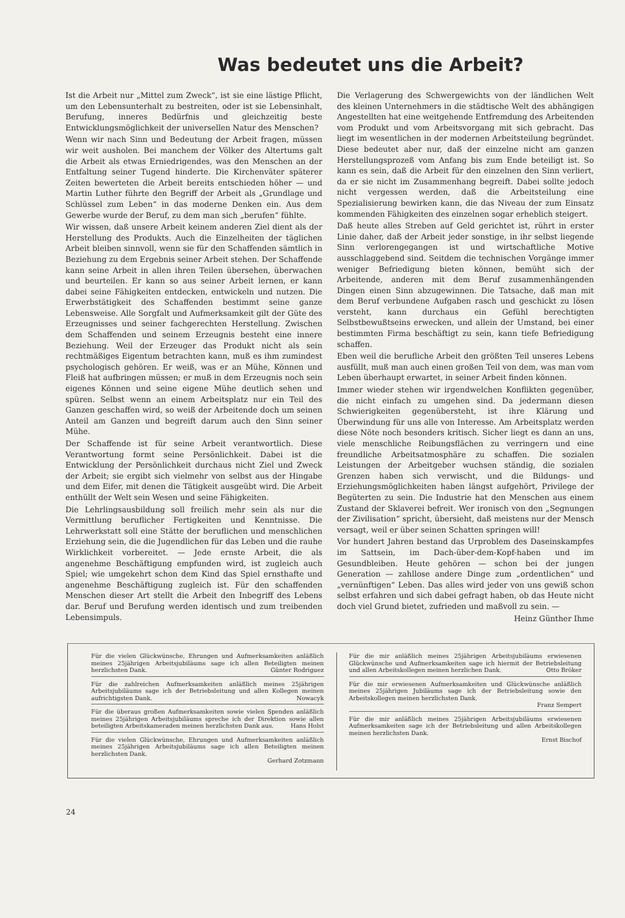Was bedeutet uns die Arbeit?
Ist die Arbeit nur „Mittel zum Zweck“, ist sie eine lästige Pflicht, um den Lebensunterhalt zu bestreiten, oder ist sie Lebensinhalt, Berufung, inneres Bedürfnis und gleichzeitig beste Entwicklungsmöglichkeit der universellen Natur des Menschen?
Wenn wir nach Sinn und Bedeutung der Arbeit fragen, müssen wir weit ausholen. Bei manchem der Völker des Altertums galt die Arbeit als etwas Erniedrigendes, was den Menschen an der Entfaltung seiner Tugend hinderte. Die Kirchenväter späterer Zeiten bewerteten die Arbeit bereits entschieden höher — und Martin Luther führte den Begriff der Arbeit als „Grundlage und Schlüssel zum Leben“ in das moderne Denken ein. Aus dem Gewerbe wurde der Beruf, zu dem man sich „berufen“ fühlte.
Wir wissen, daß unsere Arbeit keinem anderen Ziel dient als der Herstellung des Produkts. Auch die Einzelheiten der täglichen Arbeit bleiben sinnvoll, wenn sie für den Schaffenden sämtlich in Beziehung zu dem Ergebnis seiner Arbeit stehen. Der Schaffende kann seine Arbeit in allen ihren Teilen übersehen, überwachen und beurteilen. Er kann so aus seiner Arbeit lernen, er kann dabei seine Fähigkeiten entdecken, entwickeln und nutzen. Die Erwerbstätigkeit des Schaffenden bestimmt seine ganze Lebensweise. Alle Sorgfalt und Aufmerksamkeit gilt der Güte des Erzeugnisses und seiner fachgerechten Herstellung. Zwischen dem Schaffenden und seinem Erzeugnis besteht eine innere Beziehung. Weil der Erzeuger das Produkt nicht als sein rechtmäßiges Eigentum betrachten kann, muß es ihm zumindest psychologisch gehören. Er weiß, was er an Mühe, Können und Fleiß hat aufbringen müssen; er muß in dem Erzeugnis noch sein eigenes Können und seine eigene Mühe deutlich sehen und spüren. Selbst wenn an einem Arbeitsplatz nur ein Teil des Ganzen geschaffen wird, so weiß der Arbeitende doch um seinen Anteil am Ganzen und begreift darum auch den Sinn seiner Mühe.
Der Schaffende ist für seine Arbeit verantwortlich. Diese Verantwortung formt seine Persönlichkeit. Dabei ist die Entwicklung der Persönlichkeit durchaus nicht Ziel und Zweck der Arbeit; sie ergibt sich vielmehr von selbst aus der Hingabe und dem Eifer, mit denen die Tätigkeit ausgeübt wird. Die Arbeit enthüllt der Welt sein Wesen und seine Fähigkeiten.
Die Lehrlingsausbildung soll freilich mehr sein als nur die Vermittlung beruflicher Fertigkeiten und Kenntnisse. Die Lehrwerkstatt soll eine Stätte der beruflichen und menschlichen Erziehung sein, die die Jugendlichen für das Leben und die rauhe Wirklichkeit vorbereitet. — Jede ernste Arbeit, die als angenehme Beschäftigung empfunden wird, ist zugleich auch Spiel; wie umgekehrt schon dem Kind das Spiel ernsthafte und angenehme Beschäftigung zugleich ist. Für den schaffenden Menschen dieser Art stellt die Arbeit den Inbegriff des Lebens dar. Beruf und Berufung werden identisch und zum treibenden Lebensimpuls.
Die Verlagerung des Schwergewichts von der ländlichen Welt des kleinen Unternehmers in die städtische Welt des abhängigen Angestellten hat eine weitgehende Entfremdung des Arbeitenden vom Produkt und vom Arbeitsvorgang mit sich gebracht. Das liegt im wesentlichen in der modernen Arbeitsteilung begründet. Diese bedeutet aber nur, daß der einzelne nicht am ganzen Herstellungsprozeß vom Anfang bis zum Ende beteiligt ist. So kann es sein, daß die Arbeit für den einzelnen den Sinn verliert, da er sie nicht im Zusammenhang begreift. Dabei sollte jedoch nicht vergessen werden, daß die Arbeitsteilung eine Spezialisierung bewirken kann, die das Niveau der zum Einsatz kommenden Fähigkeiten des einzelnen sogar erheblich steigert.
Daß heute alles Streben auf Geld gerichtet ist, rührt in erster Linie daher, daß der Arbeit jeder sonstige, in ihr selbst liegende Sinn verlorengegangen ist und wirtschaftliche Motive ausschlaggebend sind. Seitdem die technischen Vorgänge immer weniger Befriedigung bieten können, bemüht sich der Arbeitende, anderen mit dem Beruf zusammenhängenden Dingen einen Sinn abzugewinnen. Die Tatsache, daß man mit dem Beruf verbundene Aufgaben rasch und geschickt zu lösen versteht, kann durchaus ein Gefühl berechtigten Selbstbewußtseins erwecken, und allein der Umstand, bei einer bestimmten Firma beschäftigt zu sein, kann tiefe Befriedigung schaffen.
Eben weil die berufliche Arbeit den größten Teil unseres Lebens ausfüllt, muß man auch einen großen Teil von dem, was man vom Leben überhaupt erwartet, in seiner Arbeit finden können.
Immer wieder stehen wir irgendwelchen Konflikten gegenüber, die nicht einfach zu umgehen sind. Da jedermann diesen Schwierigkeiten gegenübersteht, ist ihre Klärung und Überwindung für uns alle von Interesse. Am Arbeitsplatz werden diese Nöte noch besonders kritisch. Sicher liegt es dann an uns, viele menschliche Reibungsflächen zu verringern und eine freundliche Arbeitsatmosphäre zu schaffen. Die sozialen Leistungen der Arbeitgeber wuchsen ständig, die sozialen Grenzen haben sich verwischt, und die Bildungs- und Erziehungsmöglichkeiten haben längst aufgehört, Privilege der Begüterten zu sein. Die Industrie hat den Menschen aus einem Zustand der Sklaverei befreit. Wer ironisch von den „Segnungen der Zivilisation“ spricht, übersieht, daß meistens nur der Mensch versagt, weil er über seinen Schatten springen will!
Vor hundert Jahren bestand das Urproblem des Daseinskampfes im Sattsein, im Dach-über-dem-Kopf-haben und im Gesundbleiben. Heute gehören — schon bei der jungen Generation — zahllose andere Dinge zum „ordentlichen“ und „vernünftigen“ Leben. Das alles wird jeder von uns gewiß schon selbst erfahren und sich dabei gefragt haben, ob das Heute nicht doch viel Grund bietet, zufrieden und maßvoll zu sein. —
Heinz Günther Ihme
Für die vielen Glückwünsche, Ehrungen und Aufmerksamkeiten anläßlich meines 25jährigen Arbeitsjubiläums sage ich allen Beteiligten meinen herzlichsten Dank. Günter Rodriguez
Für die zahlreichen Aufmerksamkeiten anläßlich meines 25jährigen Arbeitsjubiläums sage ich der Betriebsleitung und allen Kollegen meinen aufrichtigsten Dank. Nowacyk
Für die überaus großen Aufmerksamkeiten sowie vielen Spenden anläßlich meines 25jährigen Arbeitsjubiläums spreche ich der Direktion sowie allen beteiligten Arbeitskameraden meinen herzlichsten Dank aus. Hans Holst
Für die vielen Glückwünsche, Ehrungen und Aufmerksamkeiten anläßlich meines 25jährigen Arbeitsjubiläums sage ich allen Beteiligten meinen herzlichsten Dank.
Gerhard Zotzmann
Für die mir anläßlich meines 25jährigen Arbeitsjubiläums erwiesenen Glückwünsche und Aufmerksamkeiten sage ich hiermit der Betriebsleitung und allen Arbeitskollegen meinen herzlichen Dank. Otto Bröker
Für die mir erwiesenen Aufmerksamkeiten und Glückwünsche anläßlich meines 25jährigen Jubiläums sage ich der Betriebsleitung sowie den Arbeitskollegen meinen herzlichsten Dank.
Franz Sempert
Für die mir anläßlich meines 25jährigen Arbeitsjubiläums erwiesenen Aufmerksamkeiten sage ich der Betriebsleitung und allen Arbeitskollegen meinen herzlichsten Dank.
Ernst Bischof
24